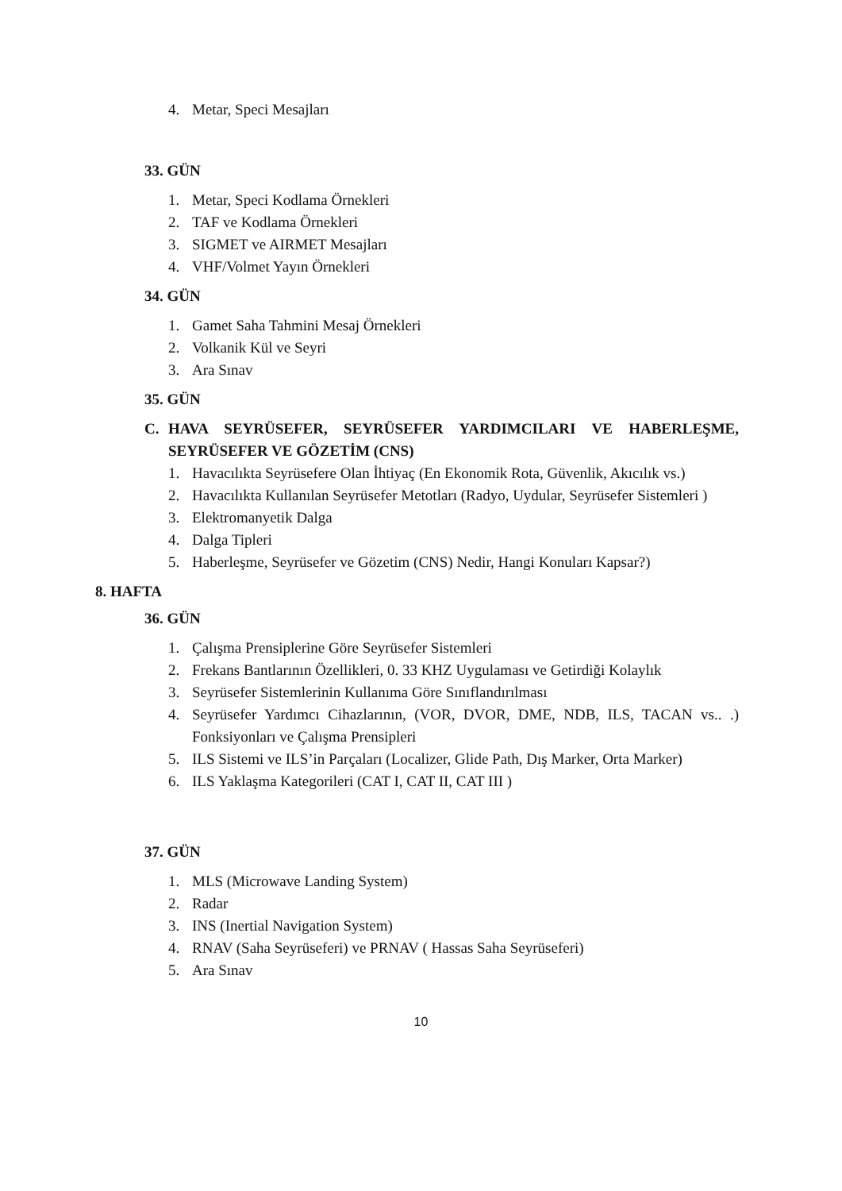4. Metar, Speci Mesajları
33. GÜN
1. Metar, Speci Kodlama Örnekleri
2. TAF ve Kodlama Örnekleri
3. SIGMET ve AIRMET Mesajları
4. VHF/Volmet Yayın Örnekleri
34. GÜN
1. Gamet Saha Tahmini Mesaj Örnekleri
2. Volkanik Kül ve Seyri
3. Ara Sınav
35. GÜN
C. HAVA SEYRÜSEFER, SEYRÜSEFER YARDIMCILARI VE HABERLEŞME, SEYRÜSEFER VE GÖZETİM (CNS)
1. Havacılıkta Seyrüsefere Olan İhtiyaç (En Ekonomik Rota, Güvenlik, Akıcılık vs.)
2. Havacılıkta Kullanılan Seyrüsefer Metotları (Radyo, Uydular, Seyrüsefer Sistemleri )
3. Elektromanyetik Dalga
4. Dalga Tipleri
5. Haberleşme, Seyrüsefer ve Gözetim (CNS) Nedir, Hangi Konuları Kapsar?)
8. HAFTA
36. GÜN
1. Çalışma Prensiplerine Göre Seyrüsefer Sistemleri
2. Frekans Bantlarının Özellikleri, 0. 33 KHZ Uygulaması ve Getirdiği Kolaylık
3. Seyrüsefer Sistemlerinin Kullanıma Göre Sınıflandırılması
4. Seyrüsefer Yardımcı Cihazlarının, (VOR, DVOR, DME, NDB, ILS, TACAN vs.. .) Fonksiyonları ve Çalışma Prensipleri
5. ILS Sistemi ve ILS’in Parçaları (Localizer, Glide Path, Dış Marker, Orta Marker)
6. ILS Yaklaşma Kategorileri (CAT I, CAT II, CAT III )
37. GÜN
1. MLS (Microwave Landing System)
2. Radar
3. INS (Inertial Navigation System)
4. RNAV (Saha Seyrüseferi) ve PRNAV ( Hassas Saha Seyrüseferi)
5. Ara Sınav
10